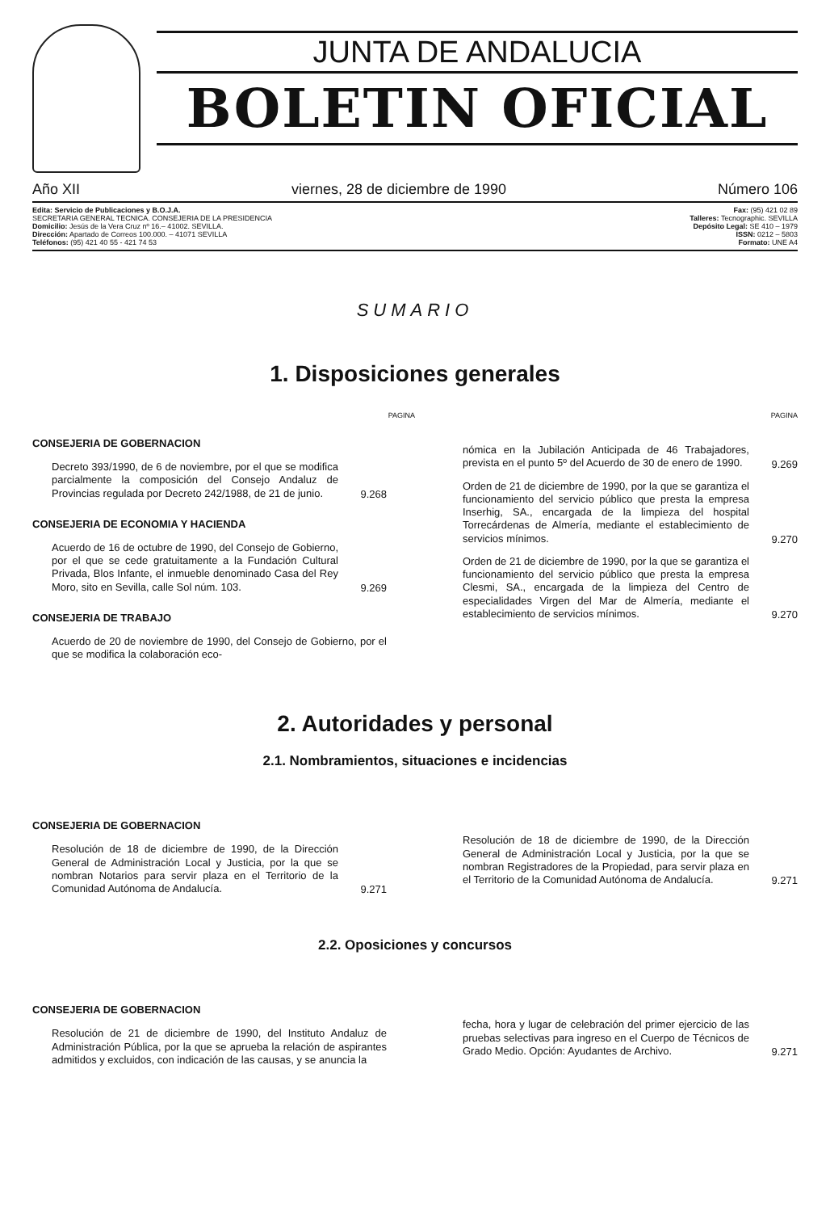JUNTA DE ANDALUCIA
BOLETIN OFICIAL
Año XII viernes, 28 de diciembre de 1990 Número 106
Edita: Servicio de Publicaciones y B.O.J.A.
SECRETARIA GENERAL TECNICA. CONSEJERIA DE LA PRESIDENCIA
Domicilio: Jesús de la Vera Cruz nº 16.– 41002. SEVILLA.
Dirección: Apartado de Correos 100.000. – 41071 SEVILLA
Teléfonos: (95) 421 40 55 - 421 74 53
Fax: (95) 421 02 89
Talleres: Tecnographic. SEVILLA
Depósito Legal: SE 410 – 1979
ISSN: 0212 – 5803
Formato: UNE A4
SUMARIO
1. Disposiciones generales
PAGINA PAGINA
CONSEJERIA DE GOBERNACION
Decreto 393/1990, de 6 de noviembre, por el que se modifica parcialmente la composición del Consejo Andaluz de Provincias regulada por Decreto 242/1988, de 21 de junio.
9.268
CONSEJERIA DE ECONOMIA Y HACIENDA
Acuerdo de 16 de octubre de 1990, del Consejo de Gobierno, por el que se cede gratuitamente a la Fundación Cultural Privada, Blos Infante, el inmueble denominado Casa del Rey Moro, sito en Sevilla, calle Sol núm. 103.
9.269
CONSEJERIA DE TRABAJO
Acuerdo de 20 de noviembre de 1990, del Consejo de Gobierno, por el que se modifica la colaboración eco-
nómica en la Jubilación Anticipada de 46 Trabajadores, prevista en el punto 5º del Acuerdo de 30 de enero de 1990.
9.269
Orden de 21 de diciembre de 1990, por la que se garantiza el funcionamiento del servicio público que presta la empresa Inserhig, SA., encargada de la limpieza del hospital Torrecárdenas de Almería, mediante el establecimiento de servicios mínimos.
9.270
Orden de 21 de diciembre de 1990, por la que se garantiza el funcionamiento del servicio público que presta la empresa Clesmi, SA., encargada de la limpieza del Centro de especialidades Virgen del Mar de Almería, mediante el establecimiento de servicios mínimos.
9.270
2. Autoridades y personal
2.1. Nombramientos, situaciones e incidencias
CONSEJERIA DE GOBERNACION
Resolución de 18 de diciembre de 1990, de la Dirección General de Administración Local y Justicia, por la que se nombran Notarios para servir plaza en el Territorio de la Comunidad Autónoma de Andalucía.
9.271
Resolución de 18 de diciembre de 1990, de la Dirección General de Administración Local y Justicia, por la que se nombran Registradores de la Propiedad, para servir plaza en el Territorio de la Comunidad Autónoma de Andalucía.
9.271
2.2. Oposiciones y concursos
CONSEJERIA DE GOBERNACION
Resolución de 21 de diciembre de 1990, del Instituto Andaluz de Administración Pública, por la que se aprueba la relación de aspirantes admitidos y excluidos, con indicación de las causas, y se anuncia la
fecha, hora y lugar de celebración del primer ejercicio de las pruebas selectivas para ingreso en el Cuerpo de Técnicos de Grado Medio. Opción: Ayudantes de Archivo.
9.271